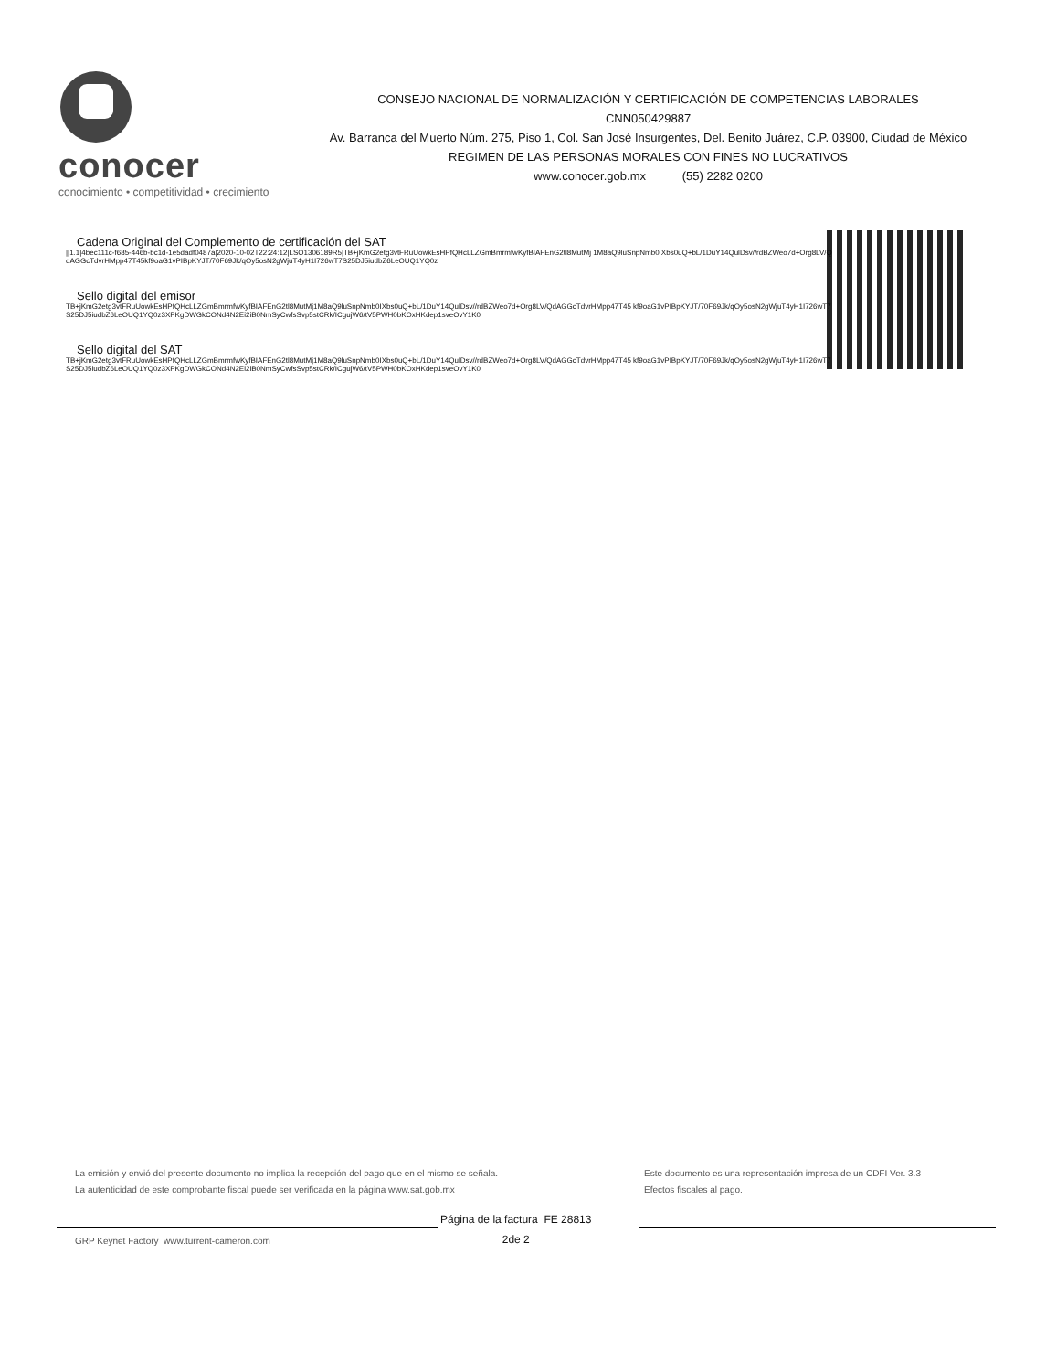conocer
conocimiento • competitividad • crecimiento
CONSEJO NACIONAL DE NORMALIZACIÓN Y CERTIFICACIÓN DE COMPETENCIAS LABORALES
CNN050429887
Av. Barranca del Muerto Núm. 275, Piso 1, Col. San José Insurgentes, Del. Benito Juárez, C.P. 03900, Ciudad de México
REGIMEN DE LAS PERSONAS MORALES CON FINES NO LUCRATIVOS
www.conocer.gob.mx (55) 2282 0200
Cadena Original del Complemento de certificación del SAT
||1.1|4bec111c-f685-446b-bc1d-1e5dadf0487a|2020-10-02T22:24:12|LSO1306189R5|TB+jKmG2etg3vtFRuUowkEsHPfQHcLLZGmBmrmfwKyfBIAFEnG2tl8MutMj 1M8aQ9luSnpNmb0IXbs0uQ+bL/1DuY14QulDsv//rdBZWeo7d+Org8LV/QdAGGcTdvrHMpp47T45kf9oaG1vPIBpKYJT/70F69Jk/qOy5osN2gWjuT4yH1I726wT7S25DJ5iudbZ6LeOUQ1YQ0z
Sello digital del emisor
TB+jKmG2etg3vtFRuUowkEsHPfQHcLLZGmBmrmfwKyfBIAFEnG2tl8MutMj1M8aQ9luSnpNmb0IXbs0uQ+bL/1DuY14QulDsv//rdBZWeo7d+Org8LV/QdAGGcTdvrHMpp47T45 kf9oaG1vPIBpKYJT/70F69Jk/qOy5osN2gWjuT4yH1I726wT7S25DJ5iudbZ6LeOUQ1YQ0z3XPKgDWGkCONd4N2Ei2iB0NmSyCwfsSvp5stCRk/ICgujW6/tV5PWH0bKOxHKdep1sveOvY1K0
Sello digital del SAT
TB+jKmG2etg3vtFRuUowkEsHPfQHcLLZGmBmrmfwKyfBIAFEnG2tl8MutMj1M8aQ9luSnpNmb0IXbs0uQ+bL/1DuY14QulDsv//rdBZWeo7d+Org8LV/QdAGGcTdvrHMpp47T45 kf9oaG1vPIBpKYJT/70F69Jk/qOy5osN2gWjuT4yH1I726wT7S25DJ5iudbZ6LeOUQ1YQ0z3XPKgDWGkCONd4N2Ei2iB0NmSyCwfsSvp5stCRk/ICgujW6/tV5PWH0bKOxHKdep1sveOvY1K0
La emisión y envió del presente documento no implica la recepción del pago que en el mismo se señala.
La autenticidad de este comprobante fiscal puede ser verificada en la página www.sat.gob.mx
Este documento es una representación impresa de un CDFI Ver. 3.3
Efectos fiscales al pago.
Página de la factura FE 28813
2de 2
GRP Keynet Factory www.turrent-cameron.com